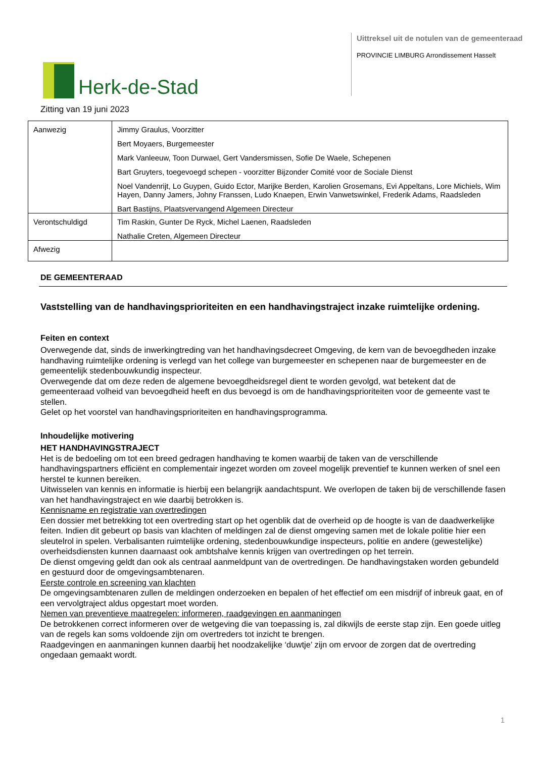Herk-de-Stad
Uittreksel uit de notulen van de gemeenteraad
PROVINCIE LIMBURG Arrondissement Hasselt
Zitting van 19 juni 2023
| Aanwezig | Jimmy Graulus, Voorzitter Bert Moyaers, Burgemeester Mark Vanleeuw, Toon Durwael, Gert Vandersmissen, Sofie De Waele, Schepenen Bart Gruyters, toegevoegd schepen - voorzitter Bijzonder Comité voor de Sociale Dienst Noel Vandenrijt, Lo Guypen, Guido Ector, Marijke Berden, Karolien Grosemans, Evi Appeltans, Lore Michiels, Wim Hayen, Danny Jamers, Johny Franssen, Ludo Knaepen, Erwin Vanwetswinkel, Frederik Adams, Raadsleden Bart Bastijns, Plaatsvervangend Algemeen Directeur |
| Verontschuldigd | Tim Raskin, Gunter De Ryck, Michel Laenen, Raadsleden Nathalie Creten, Algemeen Directeur |
| Afwezig | |
DE GEMEENTERAAD
Vaststelling van de handhavingsprioriteiten en een handhavingstraject inzake ruimtelijke ordening.
Feiten en context
Overwegende dat, sinds de inwerkingtreding van het handhavingsdecreet Omgeving, de kern van de bevoegdheden inzake handhaving ruimtelijke ordening is verlegd van het college van burgemeester en schepenen naar de burgemeester en de gemeentelijk stedenbouwkundig inspecteur.
Overwegende dat om deze reden de algemene bevoegdheidsregel dient te worden gevolgd, wat betekent dat de gemeenteraad volheid van bevoegdheid heeft en dus bevoegd is om de handhavingsprioriteiten voor de gemeente vast te stellen.
Gelet op het voorstel van handhavingsprioriteiten en handhavingsprogramma.
Inhoudelijke motivering
HET HANDHAVINGSTRAJECT
Het is de bedoeling om tot een breed gedragen handhaving te komen waarbij de taken van de verschillende handhavingspartners efficiënt en complementair ingezet worden om zoveel mogelijk preventief te kunnen werken of snel een herstel te kunnen bereiken.
Uitwisselen van kennis en informatie is hierbij een belangrijk aandachtspunt. We overlopen de taken bij de verschillende fasen van het handhavingstraject en wie daarbij betrokken is.
Kennisname en registratie van overtredingen
Een dossier met betrekking tot een overtreding start op het ogenblik dat de overheid op de hoogte is van de daadwerkelijke feiten. Indien dit gebeurt op basis van klachten of meldingen zal de dienst omgeving samen met de lokale politie hier een sleutelrol in spelen. Verbalisanten ruimtelijke ordening, stedenbouwkundige inspecteurs, politie en andere (gewestelijke) overheidsdiensten kunnen daarnaast ook ambtshalve kennis krijgen van overtredingen op het terrein.
De dienst omgeving geldt dan ook als centraal aanmeldpunt van de overtredingen. De handhavingstaken worden gebundeld en gestuurd door de omgevingsambtenaren.
Eerste controle en screening van klachten
De omgevingsambtenaren zullen de meldingen onderzoeken en bepalen of het effectief om een misdrijf of inbreuk gaat, en of een vervolgtraject aldus opgestart moet worden.
Nemen van preventieve maatregelen: informeren, raadgevingen en aanmaningen
De betrokkenen correct informeren over de wetgeving die van toepassing is, zal dikwijls de eerste stap zijn. Een goede uitleg van de regels kan soms voldoende zijn om overtreders tot inzicht te brengen.
Raadgevingen en aanmaningen kunnen daarbij het noodzakelijke ‘duwtje’ zijn om ervoor de zorgen dat de overtreding ongedaan gemaakt wordt.
1